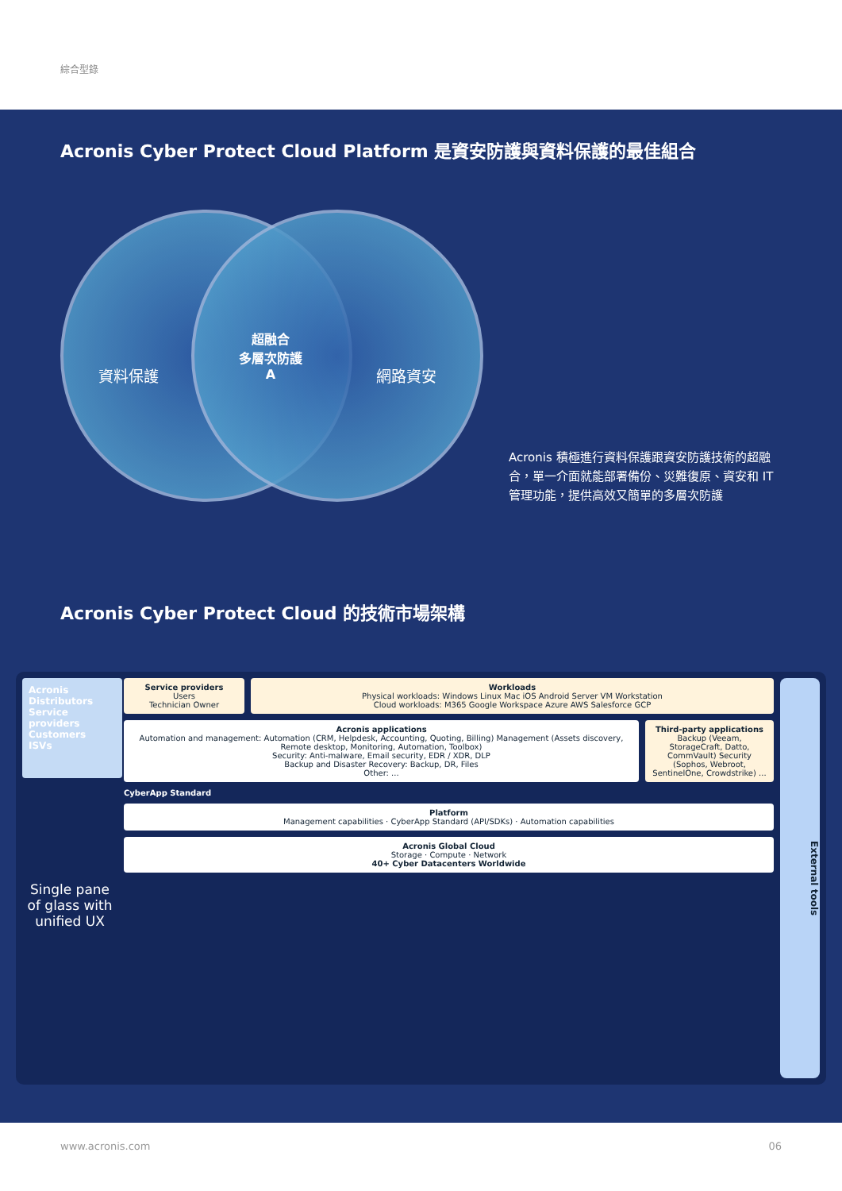綜合型錄
Acronis Cyber Protect Cloud Platform 是資安防護與資料保護的最佳組合
資料保護
超融合
多層次防護
A
網路資安
Acronis 積極進行資料保護跟資安防護技術的超融合，單一介面就能部署備份、災難復原、資安和 IT 管理功能，提供高效又簡單的多層次防護
Acronis Cyber Protect Cloud 的技術市場架構
Acronis
Distributors
Service providers
Customers
ISVs
Single pane of glass with unified UX
Service providers
Users
Technician Owner
Workloads
Physical workloads: Windows Linux Mac iOS Android Server VM Workstation
Cloud workloads: M365 Google Workspace Azure AWS Salesforce GCP
Acronis applications
Automation and management: Automation (CRM, Helpdesk, Accounting, Quoting, Billing) Management (Assets discovery, Remote desktop, Monitoring, Automation, Toolbox)
Security: Anti-malware, Email security, EDR / XDR, DLP
Backup and Disaster Recovery: Backup, DR, Files
Other: ...
Third-party applications
Backup (Veeam, StorageCraft, Datto, CommVault) Security (Sophos, Webroot, SentinelOne, Crowdstrike) ...
CyberApp Standard
Platform
Management capabilities · CyberApp Standard (API/SDKs) · Automation capabilities
Acronis Global Cloud
Storage · Compute · Network
40+ Cyber Datacenters Worldwide
External tools
www.acronis.com 06